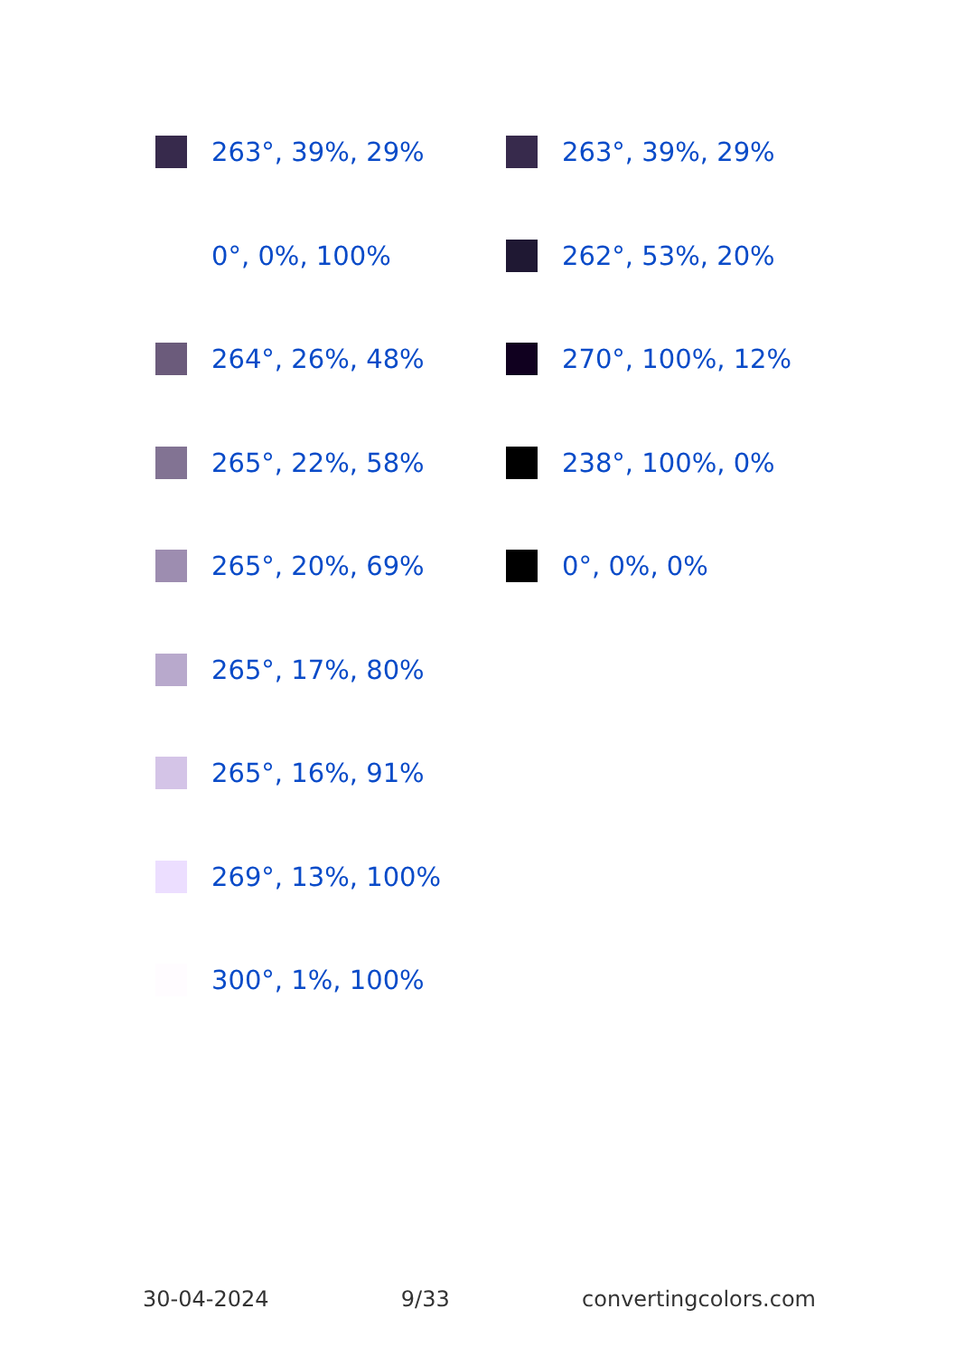263°, 39%, 29%
0°, 0%, 100%
264°, 26%, 48%
265°, 22%, 58%
265°, 20%, 69%
265°, 17%, 80%
265°, 16%, 91%
269°, 13%, 100%
300°, 1%, 100%
263°, 39%, 29%
262°, 53%, 20%
270°, 100%, 12%
238°, 100%, 0%
0°, 0%, 0%
30-04-2024 9/33 convertingcolors.com